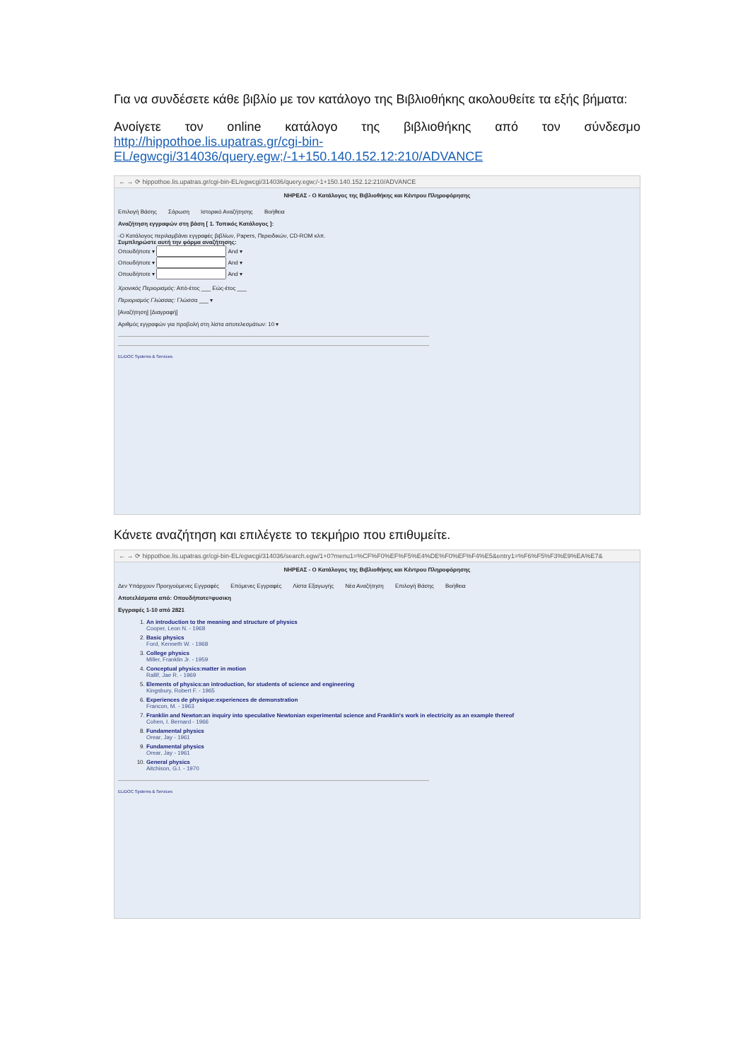Για να συνδέσετε κάθε βιβλίο με τον κατάλογο της Βιβλιοθήκης ακολουθείτε τα εξής βήματα:
Ανοίγετε τον online κατάλογο της βιβλιοθήκης από τον σύνδεσμο http://hippothoe.lis.upatras.gr/cgi-bin-EL/egwcgi/314036/query.egw;/-1+150.140.152.12:210/ADVANCE
← → ⟳ hippothoe.lis.upatras.gr/cgi-bin-EL/egwcgi/314036/query.egw;/-1+150.140.152.12:210/ADVANCE
ΝΗΡΕΑΣ - Ο Κατάλογος της Βιβλιοθήκης και Κέντρου Πληροφόρησης
Επιλογή Βάσης Σάρωση Ιστορικό Αναζήτησης Βοήθεια
Αναζήτηση εγγραφών στη βάση [ 1. Τοπικός Κατάλογος ]:
-Ο Κατάλογος περιλαμβάνει εγγραφές βιβλίων, Papers, Περιοδικών, CD-ROM κλπ.
Συμπληρώστε αυτή την φόρμα αναζήτησης:
Οπουδήποτε ▾ And ▾
Οπουδήποτε ▾ And ▾
Οπουδήποτε ▾ And ▾
Χρονικός Περιορισμός: Από-έτος ___ Εώς-έτος ___
Περιορισμός Γλώσσας: Γλώσσα ___ ▾
[Αναζήτηση] [Διαγραφή]
Αριθμός εγγραφών για προβολή στη λίστα αποτελεσμάτων: 10 ▾
ELiDOC Systems & Services
Κάνετε αναζήτηση και επιλέγετε το τεκμήριο που επιθυμείτε.
← → ⟳ hippothoe.lis.upatras.gr/cgi-bin-EL/egwcgi/314036/search.egw/1+0?menu1=%CF%F0%EF%F5%E4%DE%F0%EF%F4%E5&entry1=%F6%F5%F3%E9%EA%E7&
ΝΗΡΕΑΣ - Ο Κατάλογος της Βιβλιοθήκης και Κέντρου Πληροφόρησης
Δεν Υπάρχουν Προηγούμενες Εγγραφές Επόμενες Εγγραφές Λίστα Εξαγωγής Νέα Αναζήτηση Επιλογή Βάσης Βοήθεια
Αποτελέσματα από: Οπουδήποτε=φυσικη
Εγγραφές 1-10 από 2821
1. An introduction to the meaning and structure of physics
Cooper, Leon N. - 1968
2. Basic physics
Ford, Kenneth W. - 1968
3. College physics
Miller, Franklin Jr. - 1959
4. Conceptual physics:matter in motion
Rallif, Jae R. - 1969
5. Elements of physics:an introduction, for students of science and engineering
Kingsbury, Robert F. - 1965
6. Experiences de physique:experiences de demonstration
Francon, M. - 1963
7. Franklin and Newton:an inquiry into speculative Newtonian experimental science and Franklin's work in electricity as an example thereof
Cohen, I. Bernard - 1966
8. Fundamental physics
Orear, Jay - 1961
9. Fundamental physics
Orear, Jay - 1961
10. General physics
Aitchison, G.I. - 1970
ELiDOC Systems & Services